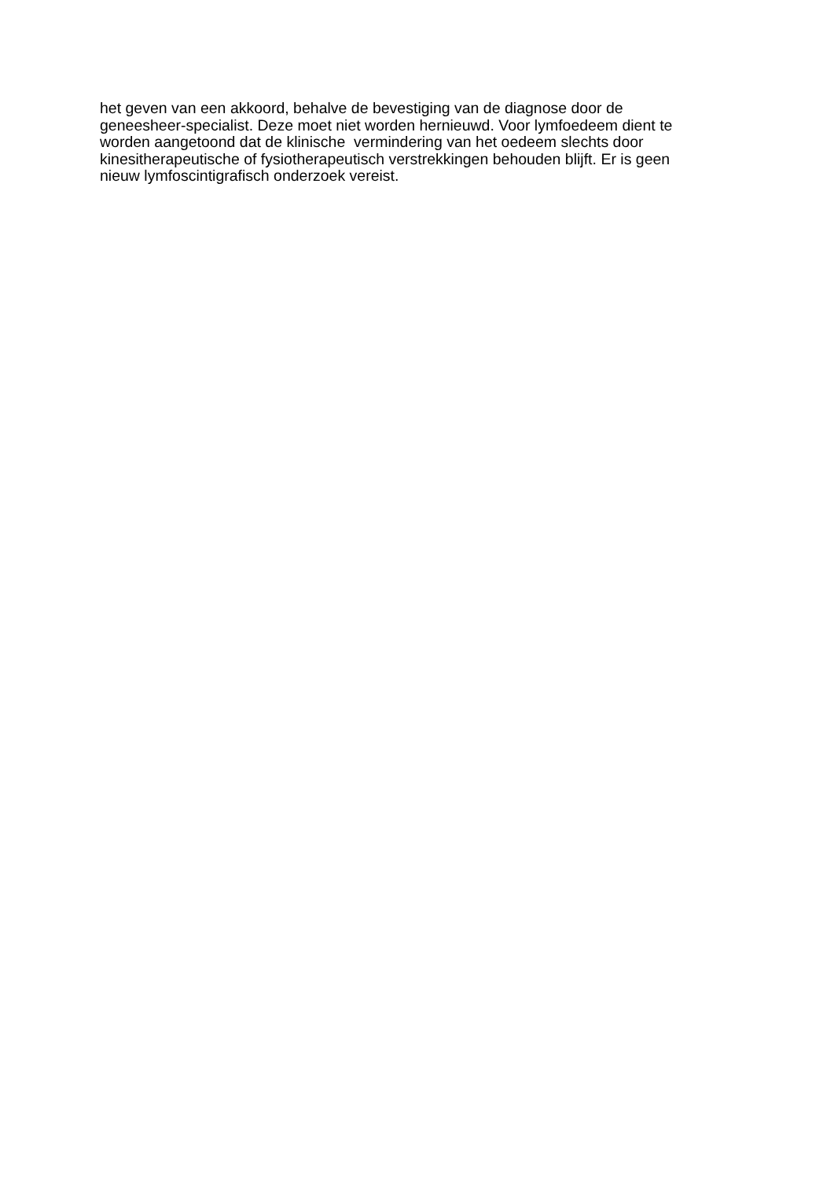het geven van een akkoord, behalve de bevestiging van de diagnose door de
geneesheer-specialist. Deze moet niet worden hernieuwd. Voor lymfoedeem dient te
worden aangetoond dat de klinische vermindering van het oedeem slechts door
kinesitherapeutische of fysiotherapeutisch verstrekkingen behouden blijft. Er is geen
nieuw lymfoscintigrafisch onderzoek vereist.